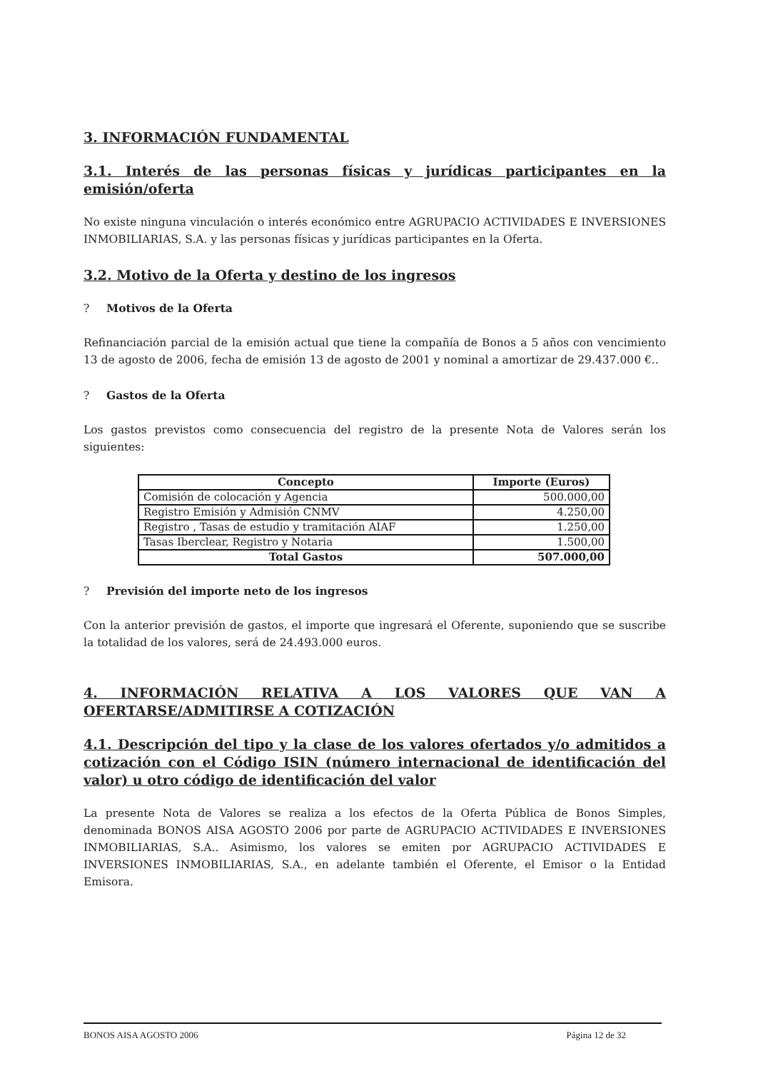3. INFORMACIÓN FUNDAMENTAL
3.1. Interés de las personas físicas y jurídicas participantes en la emisión/oferta
No existe ninguna vinculación o interés económico entre AGRUPACIO ACTIVIDADES E INVERSIONES INMOBILIARIAS, S.A. y las personas físicas y jurídicas participantes en la Oferta.
3.2. Motivo de la Oferta y destino de los ingresos
? Motivos de la Oferta
Refinanciación parcial de la emisión actual que tiene la compañía de Bonos a 5 años con vencimiento 13 de agosto de 2006, fecha de emisión 13 de agosto de 2001 y nominal a amortizar de 29.437.000 €..
? Gastos de la Oferta
Los gastos previstos como consecuencia del registro de la presente Nota de Valores serán los siguientes:
| Concepto | Importe (Euros) |
| --- | --- |
| Comisión de colocación y Agencia | 500.000,00 |
| Registro Emisión y Admisión CNMV | 4.250,00 |
| Registro , Tasas de estudio y tramitación AIAF | 1.250,00 |
| Tasas Iberclear, Registro y Notaria | 1.500,00 |
| Total Gastos | 507.000,00 |
? Previsión del importe neto de los ingresos
Con la anterior previsión de gastos, el importe que ingresará el Oferente, suponiendo que se suscribe la totalidad de los valores, será de 24.493.000 euros.
4. INFORMACIÓN RELATIVA A LOS VALORES QUE VAN A OFERTARSE/ADMITIRSE A COTIZACIÓN
4.1. Descripción del tipo y la clase de los valores ofertados y/o admitidos a cotización con el Código ISIN (número internacional de identificación del valor) u otro código de identificación del valor
La presente Nota de Valores se realiza a los efectos de la Oferta Pública de Bonos Simples, denominada BONOS AISA AGOSTO 2006 por parte de AGRUPACIO ACTIVIDADES E INVERSIONES INMOBILIARIAS, S.A.. Asimismo, los valores se emiten por AGRUPACIO ACTIVIDADES E INVERSIONES INMOBILIARIAS, S.A., en adelante también el Oferente, el Emisor o la Entidad Emisora.
BONOS AISA AGOSTO 2006 Página 12 de 32